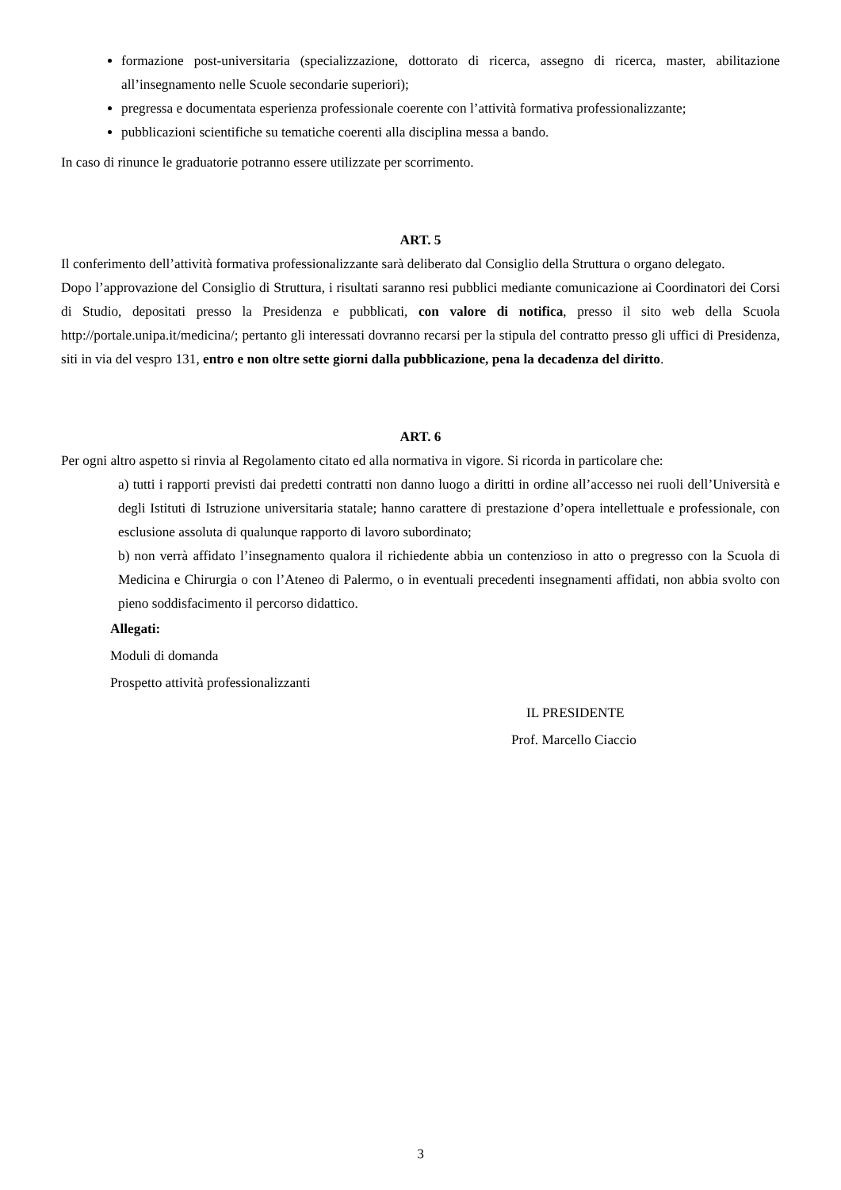formazione post-universitaria (specializzazione, dottorato di ricerca, assegno di ricerca, master, abilitazione all’insegnamento nelle Scuole secondarie superiori);
pregressa e documentata esperienza professionale coerente con l’attività formativa professionalizzante;
pubblicazioni scientifiche su tematiche coerenti alla disciplina messa a bando.
In caso di rinunce le graduatorie potranno essere utilizzate per scorrimento.
ART. 5
Il conferimento dell’attività formativa professionalizzante sarà deliberato dal Consiglio della Struttura o organo delegato.
Dopo l’approvazione del Consiglio di Struttura, i risultati saranno resi pubblici mediante comunicazione ai Coordinatori dei Corsi di Studio, depositati presso la Presidenza e pubblicati, con valore di notifica, presso il sito web della Scuola http://portale.unipa.it/medicina/; pertanto gli interessati dovranno recarsi per la stipula del contratto presso gli uffici di Presidenza, siti in via del vespro 131, entro e non oltre sette giorni dalla pubblicazione, pena la decadenza del diritto.
ART. 6
Per ogni altro aspetto si rinvia al Regolamento citato ed alla normativa in vigore. Si ricorda in particolare che:
a) tutti i rapporti previsti dai predetti contratti non danno luogo a diritti in ordine all’accesso nei ruoli dell’Università e degli Istituti di Istruzione universitaria statale; hanno carattere di prestazione d’opera intellettuale e professionale, con esclusione assoluta di qualunque rapporto di lavoro subordinato;
b) non verrà affidato l’insegnamento qualora il richiedente abbia un contenzioso in atto o pregresso con la Scuola di Medicina e Chirurgia o con l’Ateneo di Palermo, o in eventuali precedenti insegnamenti affidati, non abbia svolto con pieno soddisfacimento il percorso didattico.
Allegati:
Moduli di domanda
Prospetto attività professionalizzanti
IL PRESIDENTE
Prof. Marcello Ciaccio
3